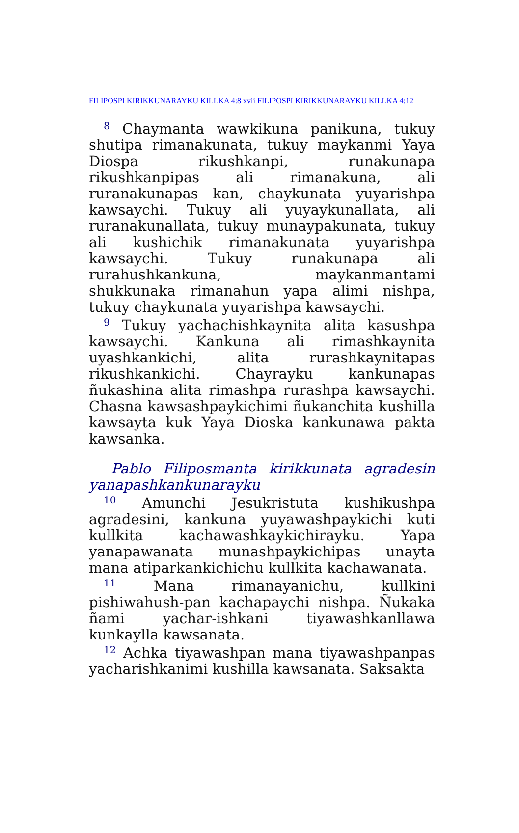FILIPOSPI KIRIKKUNARAYKU KILLKA 4:8 xvii FILIPOSPI KIRIKKUNARAYKU KILLKA 4:12
<sup>8</sup> Chaymanta wawkikuna panikuna, tukuy shutipa rimanakunata, tukuy maykanmi Yaya Diospa rikushkanpi, runakunapa rikushkanpipas ali rimanakuna, ali ruranakunapas kan, chaykunata yuyarishpa kawsaychi. Tukuy ali yuyaykunallata, ali ruranakunallata, tukuy munaypakunata, tukuy ali kushichik rimanakunata yuyarishpa kawsaychi. Tukuy runakunapa ali rurahushkankuna, maykanmantami shukkunaka rimanahun yapa alimi nishpa, tukuy chaykunata yuyarishpa kawsaychi.
<sup>9</sup> Tukuy yachachishkaynita alita kasushpa kawsaychi. Kankuna ali rimashkaynita uyashkankichi, alita rurashkaynitapas rikushkankichi. Chayrayku kankunapas ñukashina alita rimashpa rurashpa kawsaychi. Chasna kawsashpaykichimi ñukanchita kushilla kawsayta kuk Yaya Dioska kankunawa pakta kawsanka.
Pablo Filiposmanta kirikkunata agradesin yanapashkankunarayku
<sup>10</sup> Amunchi Jesukristuta kushikushpa agradesini, kankuna yuyawashpaykichi kuti kullkita kachawashkaykichirayku. Yapa yanapawanata munashpaykichipas unayta mana atiparkankichichu kullkita kachawanata.
<sup>11</sup> Mana rimanayanichu, kullkini pishiwahush-pan kachapaychi nishpa. Ñukaka ñami yachar-ishkani tiyawashkanllawa kunkaylla kawsanata.
<sup>12</sup> Achka tiyawashpan mana tiyawashpanpas yacharishkanimi kushilla kawsanata. Saksakta